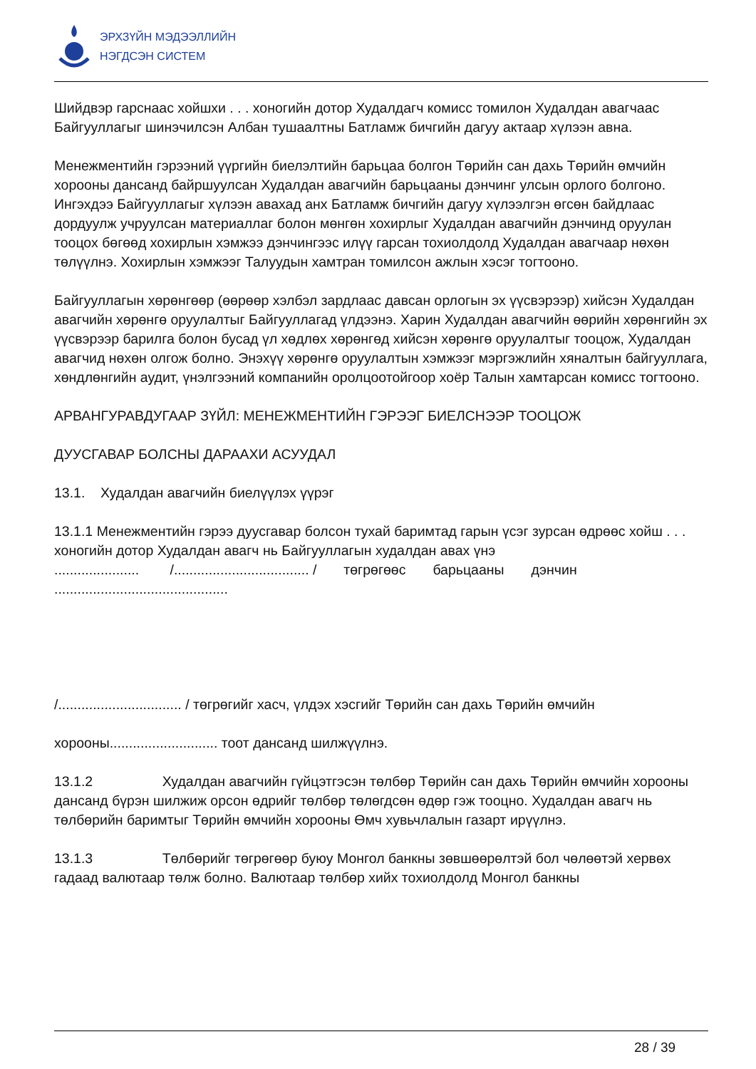ЭРХЗҮЙН МЭДЭЭЛЛИЙН
НЭГДСЭН СИСТЕМ
Шийдвэр гарснаас хойшхи . . . хоногийн дотор Худалдагч комисс томилон Худалдан авагчаас Байгууллагыг шинэчилсэн Албан тушаалтны Батламж бичгийн дагуу актаар хүлээн авна.
Менежментийн гэрээний үүргийн биелэлтийн барьцаа болгон Төрийн сан дахь Төрийн өмчийн хорооны дансанд байршуулсан Худалдан авагчийн барьцааны дэнчинг улсын орлого болгоно. Ингэхдээ Байгууллагыг хүлээн авахад анх Батламж бичгийн дагуу хүлээлгэн өгсөн байдлаас дордуулж учруулсан материаллаг болон мөнгөн хохирлыг Худалдан авагчийн дэнчинд оруулан тооцох бөгөөд хохирлын хэмжээ дэнчингээс илүү гарсан тохиолдолд Худалдан авагчаар нөхөн төлүүлнэ. Хохирлын хэмжээг Талуудын хамтран томилсон ажлын хэсэг тогтооно.
Байгууллагын хөрөнгөөр (өөрөөр хэлбэл зардлаас давсан орлогын эх үүсвэрээр) хийсэн Худалдан авагчийн хөрөнгө оруулалтыг Байгууллагад үлдээнэ. Харин Худалдан авагчийн өөрийн хөрөнгийн эх үүсвэрээр барилга болон бусад үл хөдлөх хөрөнгөд хийсэн хөрөнгө оруулалтыг тооцож, Худалдан авагчид нөхөн олгож болно. Энэхүү хөрөнгө оруулалтын хэмжээг мэргэжлийн хяналтын байгууллага, хөндлөнгийн аудит, үнэлгээний компанийн оролцоотойгоор хоёр Талын хамтарсан комисс тогтооно.
АРВАНГУРАВДУГААР ЗҮЙЛ: МЕНЕЖМЕНТИЙН ГЭРЭЭГ БИЕЛСНЭЭР ТООЦОЖ
ДУУСГАВАР БОЛСНЫ ДАРААХИ АСУУДАЛ
13.1. Худалдан авагчийн биелүүлэх үүрэг
13.1.1 Менежментийн гэрээ дуусгавар болсон тухай баримтад гарын үсэг зурсан өдрөөс хойш . . . хоногийн дотор Худалдан авагч нь Байгууллагын худалдан авах үнэ
...................... /................................... / төгрөгөөс барьцааны дэнчин
.............................................
/................................ / төгрөгийг хасч, үлдэх хэсгийг Төрийн сан дахь Төрийн өмчийн
хорооны............................ тоот дансанд шилжүүлнэ.
13.1.2 Худалдан авагчийн гүйцэтгэсэн төлбөр Төрийн сан дахь Төрийн өмчийн хорооны
дансанд бүрэн шилжиж орсон өдрийг төлбөр төлөгдсөн өдөр гэж тооцно. Худалдан авагч нь төлбөрийн баримтыг Төрийн өмчийн хорооны Өмч хувьчлалын газарт ирүүлнэ.
13.1.3 Төлбөрийг төгрөгөөр буюу Монгол банкны зөвшөөрөлтэй бол чөлөөтэй хервөх
гадаад валютаар төлж болно. Валютаар төлбөр хийх тохиолдолд Монгол банкны
28 / 39